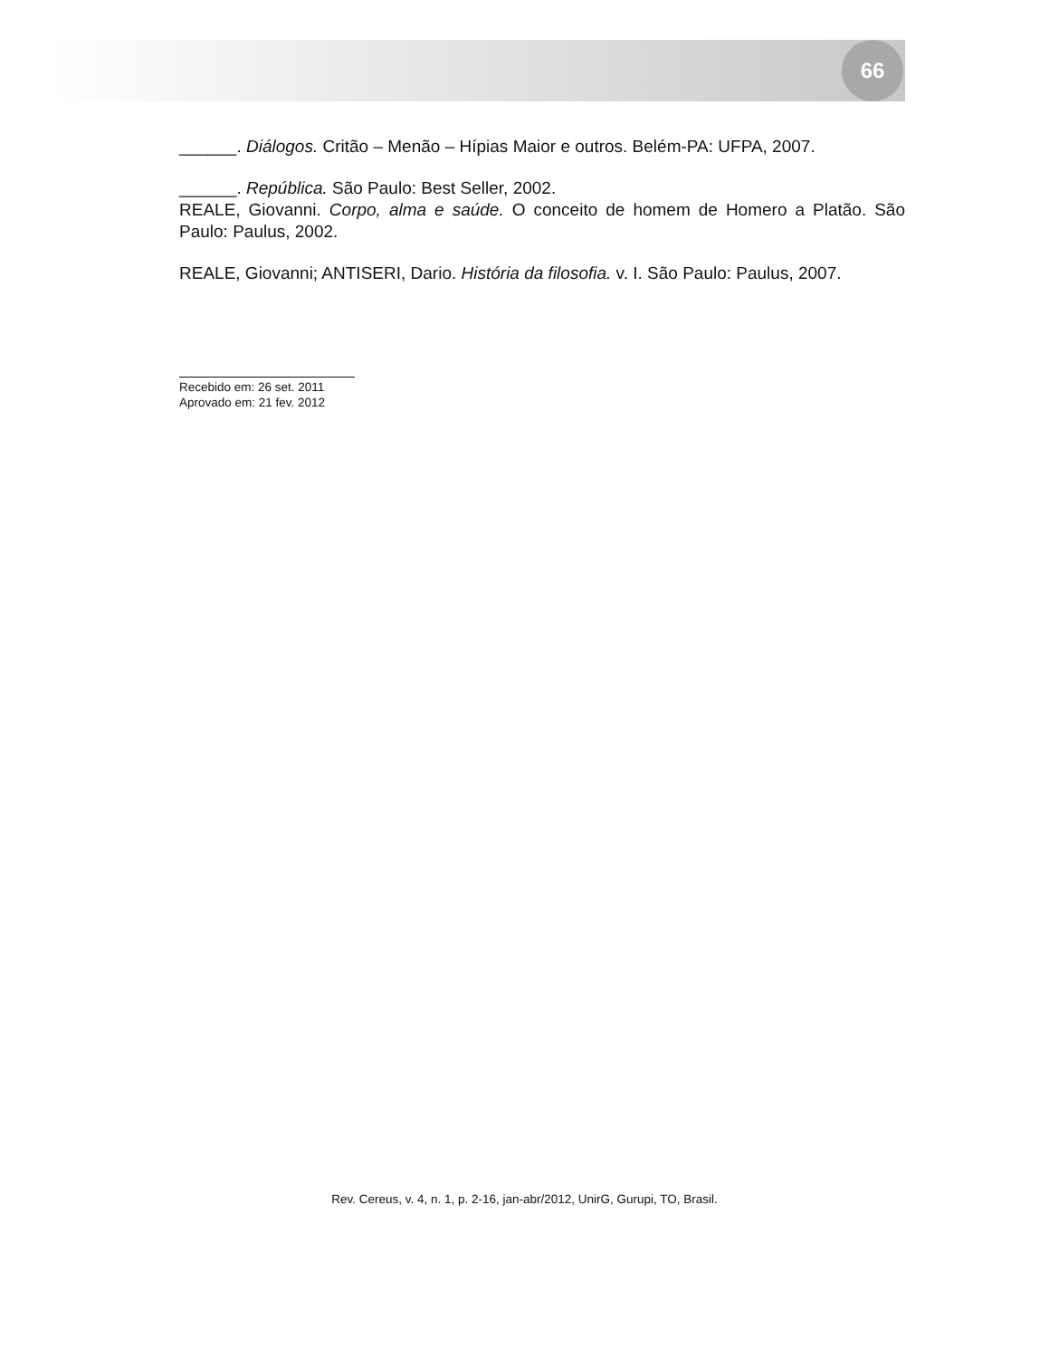66
______. Diálogos. Critão – Menão – Hípias Maior e outros. Belém-PA: UFPA, 2007.
______. República. São Paulo: Best Seller, 2002.
REALE, Giovanni. Corpo, alma e saúde. O conceito de homem de Homero a Platão. São Paulo: Paulus, 2002.
REALE, Giovanni; ANTISERI, Dario. História da filosofia. v. I. São Paulo: Paulus, 2007.
Recebido em: 26 set. 2011
Aprovado em: 21 fev. 2012
Rev. Cereus, v. 4, n. 1, p. 2-16, jan-abr/2012, UnirG, Gurupi, TO, Brasil.